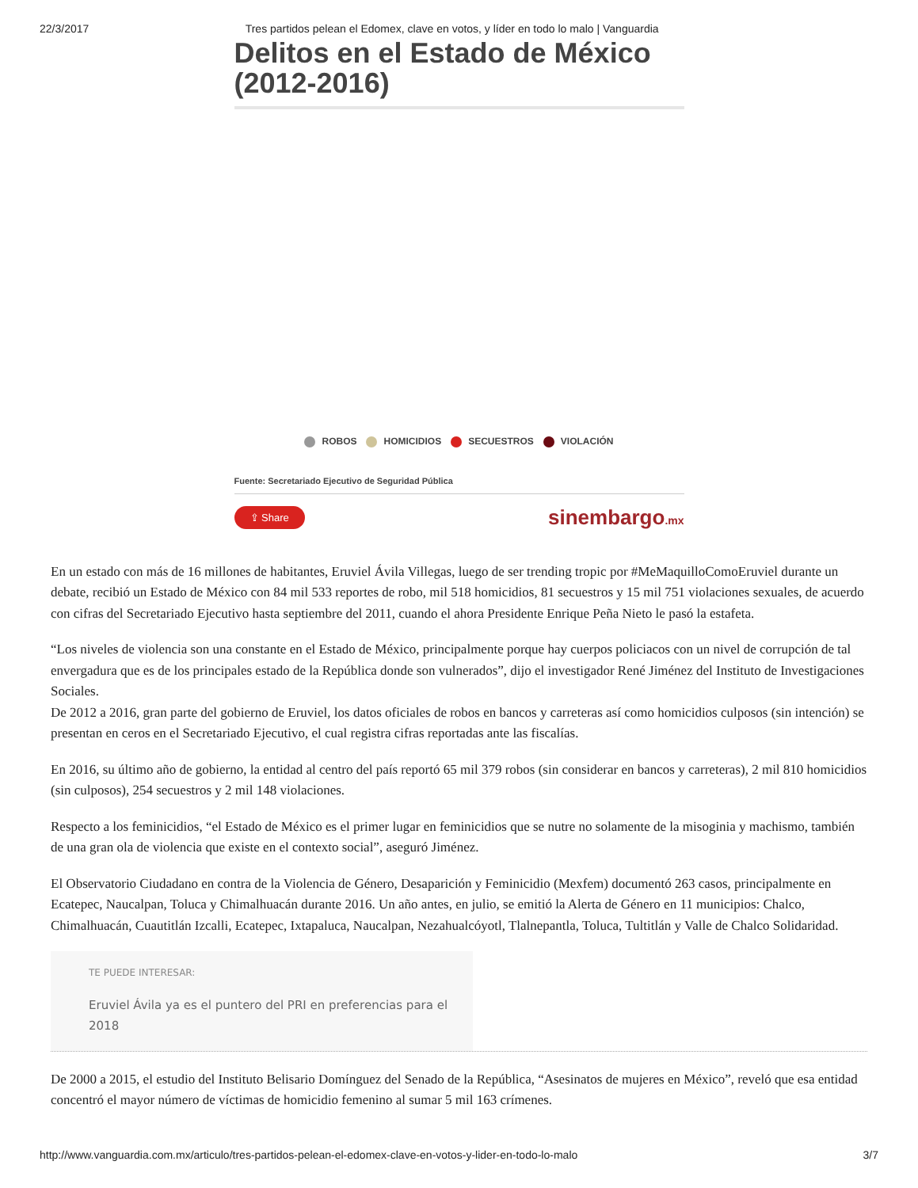22/3/2017 Tres partidos pelean el Edomex, clave en votos, y líder en todo lo malo | Vanguardia
Delitos en el Estado de México (2012-2016)
ROBOS HOMICIDIOS SECUESTROS VIOLACIÓN
Fuente: Secretariado Ejecutivo de Seguridad Pública
⇪ Share sinembargo.mx
En un estado con más de 16 millones de habitantes, Eruviel Ávila Villegas, luego de ser trending tropic por #MeMaquilloComoEruviel durante un debate, recibió un Estado de México con 84 mil 533 reportes de robo, mil 518 homicidios, 81 secuestros y 15 mil 751 violaciones sexuales, de acuerdo con cifras del Secretariado Ejecutivo hasta septiembre del 2011, cuando el ahora Presidente Enrique Peña Nieto le pasó la estafeta.
“Los niveles de violencia son una constante en el Estado de México, principalmente porque hay cuerpos policiacos con un nivel de corrupción de tal envergadura que es de los principales estado de la República donde son vulnerados”, dijo el investigador René Jiménez del Instituto de Investigaciones Sociales.
De 2012 a 2016, gran parte del gobierno de Eruviel, los datos oficiales de robos en bancos y carreteras así como homicidios culposos (sin intención) se presentan en ceros en el Secretariado Ejecutivo, el cual registra cifras reportadas ante las fiscalías.
En 2016, su último año de gobierno, la entidad al centro del país reportó 65 mil 379 robos (sin considerar en bancos y carreteras), 2 mil 810 homicidios (sin culposos), 254 secuestros y 2 mil 148 violaciones.
Respecto a los feminicidios, “el Estado de México es el primer lugar en feminicidios que se nutre no solamente de la misoginia y machismo, también de una gran ola de violencia que existe en el contexto social”, aseguró Jiménez.
El Observatorio Ciudadano en contra de la Violencia de Género, Desaparición y Feminicidio (Mexfem) documentó 263 casos, principalmente en Ecatepec, Naucalpan, Toluca y Chimalhuacán durante 2016. Un año antes, en julio, se emitió la Alerta de Género en 11 municipios: Chalco, Chimalhuacán, Cuautitlán Izcalli, Ecatepec, Ixtapaluca, Naucalpan, Nezahualcóyotl, Tlalnepantla, Toluca, Tultitlán y Valle de Chalco Solidaridad.
TE PUEDE INTERESAR:
Eruviel Ávila ya es el puntero del PRI en preferencias para el 2018
De 2000 a 2015, el estudio del Instituto Belisario Domínguez del Senado de la República, “Asesinatos de mujeres en México”, reveló que esa entidad concentró el mayor número de víctimas de homicidio femenino al sumar 5 mil 163 crímenes.
http://www.vanguardia.com.mx/articulo/tres-partidos-pelean-el-edomex-clave-en-votos-y-lider-en-todo-lo-malo 3/7